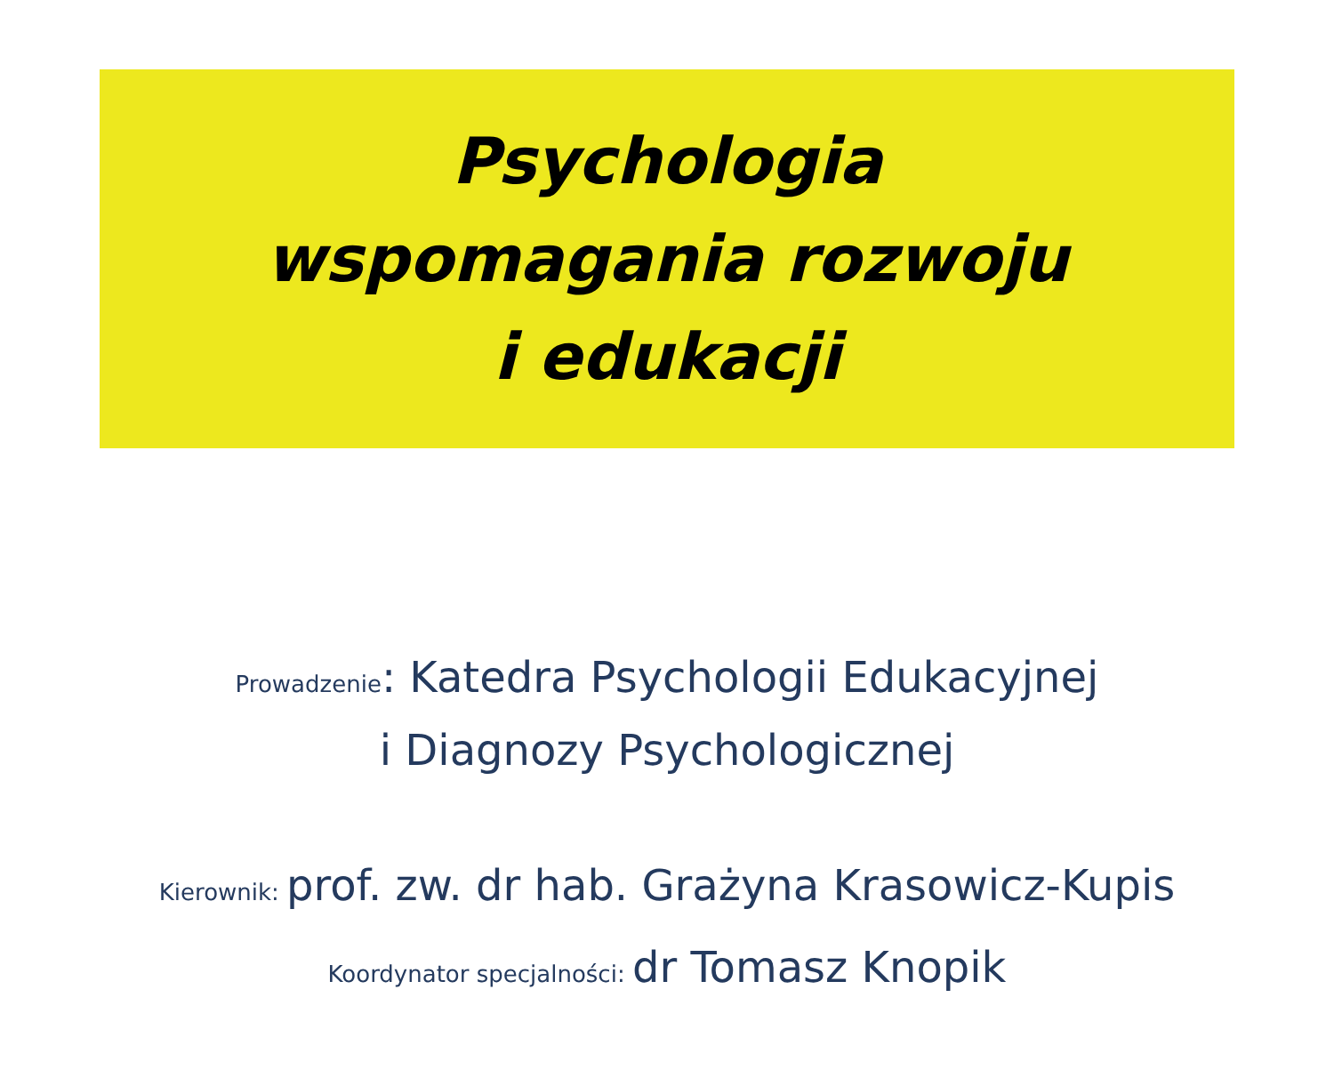Psychologia
wspomagania rozwoju
i edukacji
Prowadzenie: Katedra Psychologii Edukacyjnej
i Diagnozy Psychologicznej
Kierownik: prof. zw. dr hab. Grażyna Krasowicz-Kupis
Koordynator specjalności: dr Tomasz Knopik